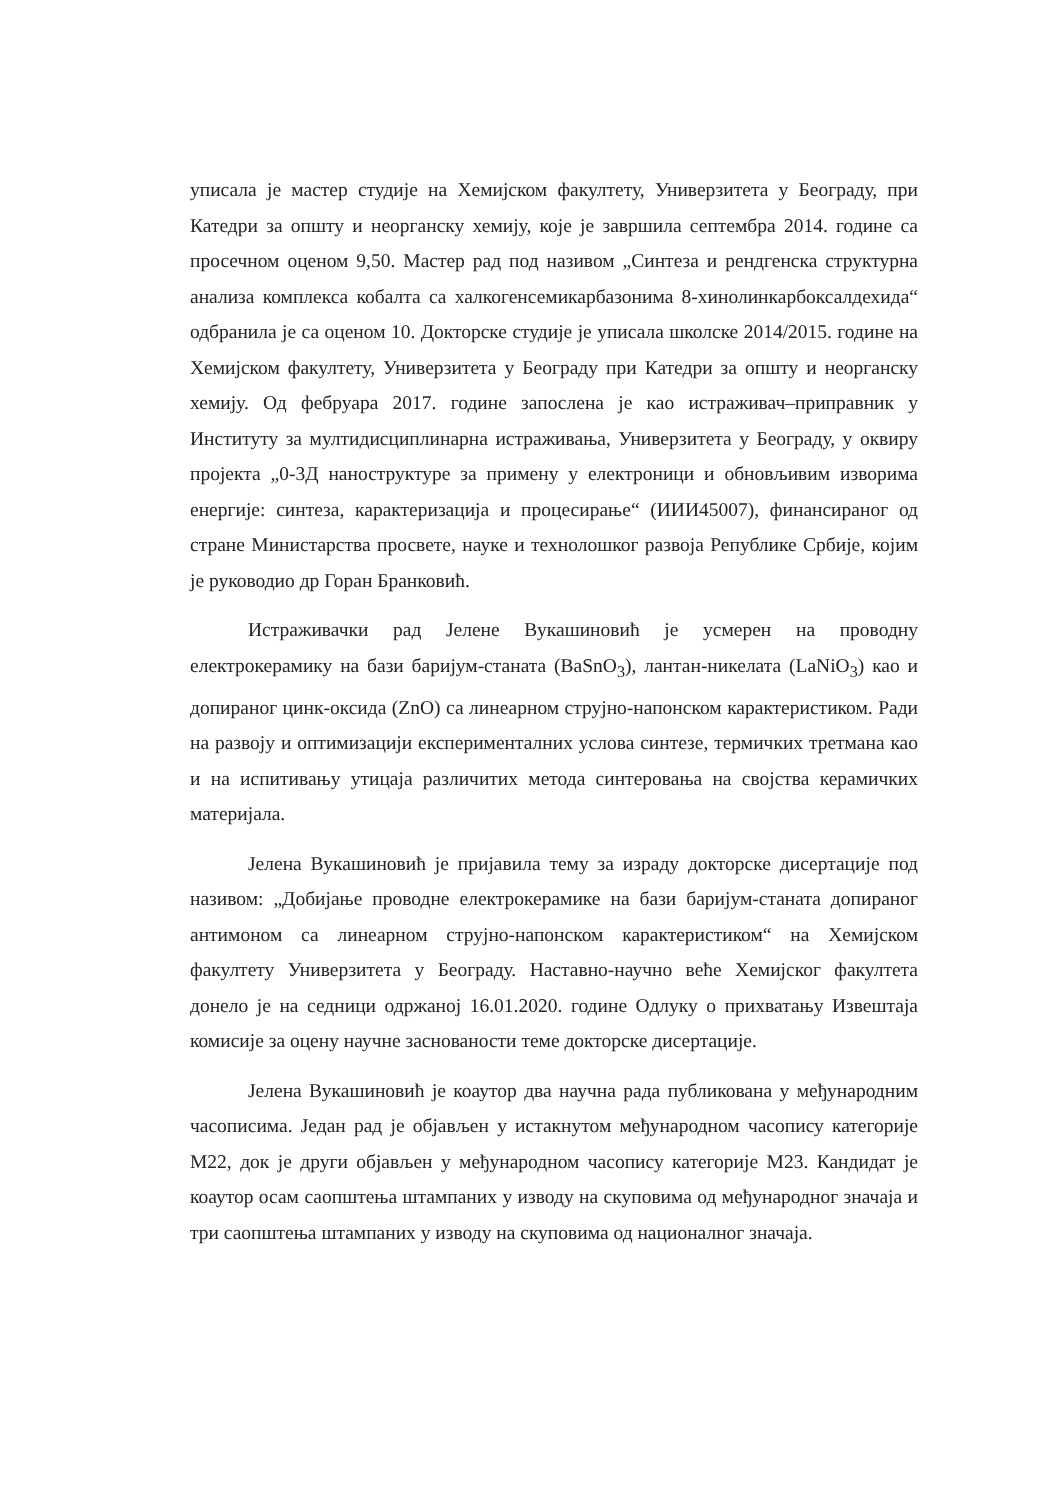уписала је мастер студије на Хемијском факултету, Универзитета у Београду, при Катедри за општу и неорганску хемију, које је завршила септембра 2014. године са просечном оценом 9,50. Мастер рад под називом „Синтеза и рендгенска структурна анализа комплекса кобалта са халкогенсемикарбазонима 8-хинолинкарбоксалдехида“ одбранила је са оценом 10. Докторске студије је уписала школске 2014/2015. године на Хемијском факултету, Универзитета у Београду при Катедри за општу и неорганску хемију. Од фебруара 2017. године запослена је као истраживач–приправник у Институту за мултидисциплинарна истраживања, Универзитета у Београду, у оквиру пројекта „0-3Д наноструктуре за примену у електроници и обновљивим изворима енергије: синтеза, карактеризација и процесирање“ (ИИИ45007), финансираног од стране Министарства просвете, науке и технолошког развоја Републике Србије, којим је руководио др Горан Бранковић.
Истраживачки рад Јелене Вукашиновић је усмерен на проводну електрокерамику на бази баријум-станата (BaSnO<sub>3</sub>), лантан-никелата (LaNiO<sub>3</sub>) као и допираног цинк-оксида (ZnO) са линеарном струјно-напонском карактеристиком. Ради на развоју и оптимизацији експерименталних услова синтезе, термичких третмана као и на испитивању утицаја различитих метода синтеровања на својства керамичких материјала.
Јелена Вукашиновић је пријавила тему за израду докторске дисертације под називом: „Добијање проводне електрокерамике на бази баријум-станата допираног антимоном са линеарном струјно-напонском карактеристиком“ на Хемијском факултету Универзитета у Београду. Наставно-научно веће Хемијског факултета донело је на седници одржаној 16.01.2020. године Одлуку о прихватању Извештаја комисије за оцену научне заснованости теме докторске дисертације.
Јелена Вукашиновић је коаутор два научна рада публикована у међународним часописима. Један рад је објављен у истакнутом међународном часопису категорије М22, док је други објављен у међународном часопису категорије М23. Кандидат је коаутор осам саопштења штампаних у изводу на скуповима од међународног значаја и три саопштења штампаних у изводу на скуповима од националног значаја.